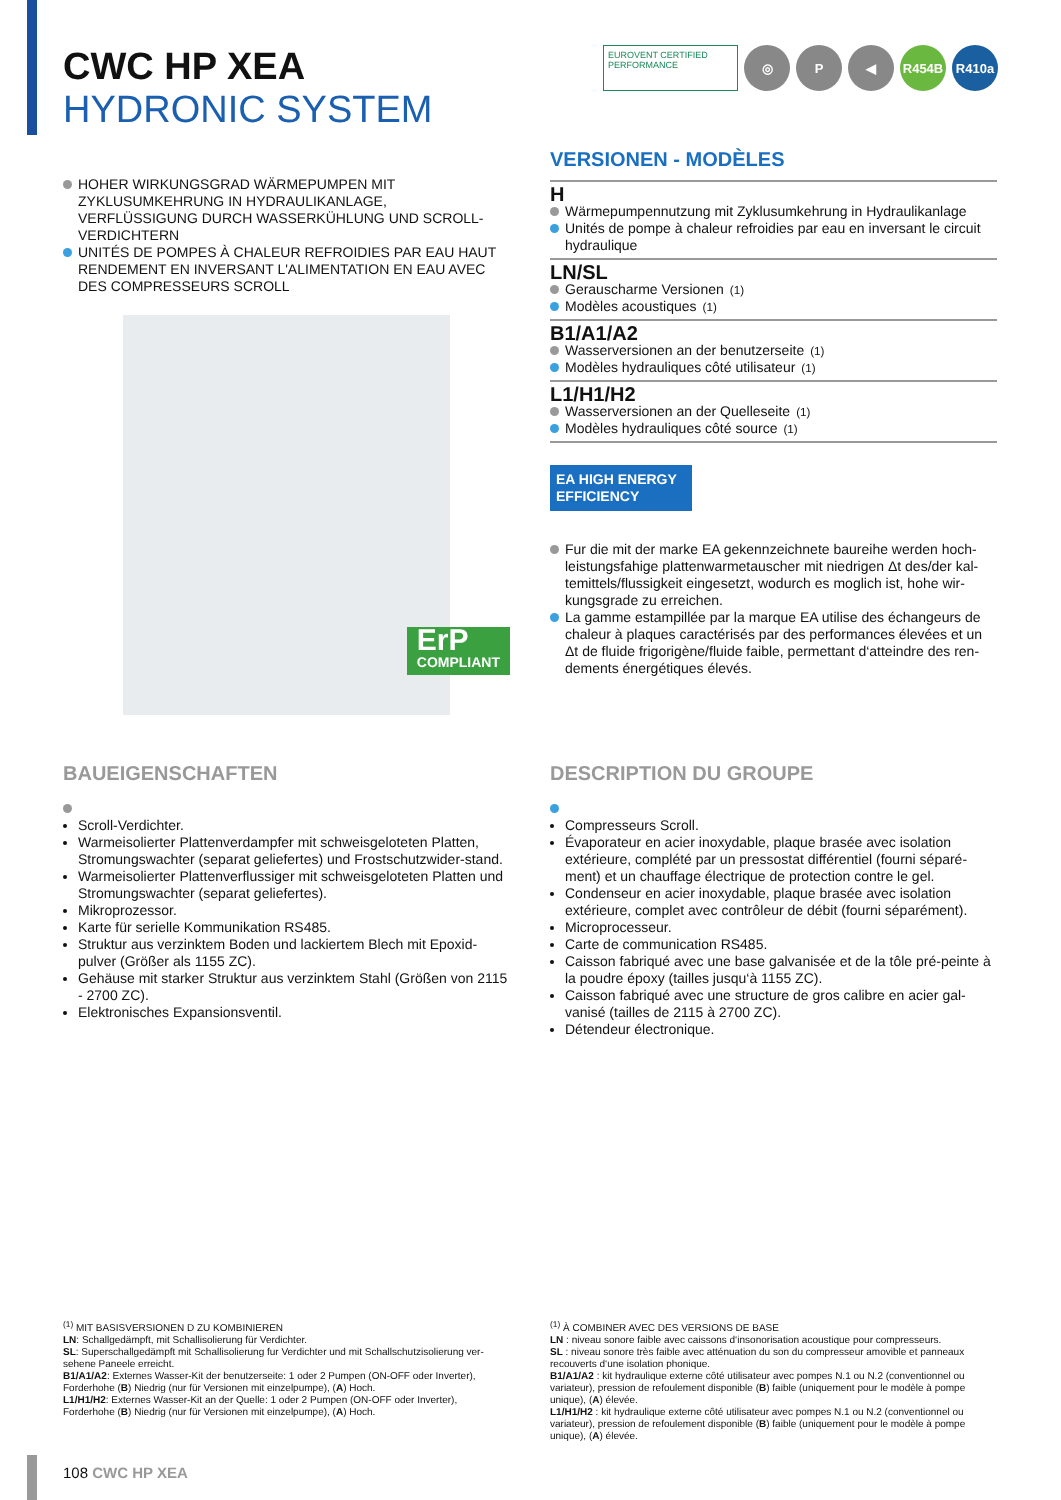EUROVENT CERTIFIED PERFORMANCE
◎ P ◀ R454B R410a
CWC HP XEA
HYDRONIC SYSTEM
HOHER WIRKUNGSGRAD WÄRMEPUMPEN MIT ZYKLUSUMKEHRUNG IN HYDRAULIKANLAGE, VERFLÜSSIGUNG DURCH WASSERKÜHLUNG UND SCROLL-VERDICHTERN
UNITÉS DE POMPES À CHALEUR REFROIDIES PAR EAU HAUT RENDEMENT EN INVERSANT L'ALIMENTATION EN EAU AVEC DES COMPRESSEURS SCROLL
ErP
COMPLIANT
VERSIONEN - MODÈLES
H
Wärmepumpennutzung mit Zyklusumkehrung in Hydraulikanlage
Unités de pompe à chaleur refroidies par eau en inversant le circuit hydraulique
LN/SL
Gerauscharme Versionen <sup>(1)</sup>
Modèles acoustiques <sup>(1)</sup>
B1/A1/A2
Wasserversionen an der benutzerseite <sup>(1)</sup>
Modèles hydrauliques côté utilisateur <sup>(1)</sup>
L1/H1/H2
Wasserversionen an der Quelleseite <sup>(1)</sup>
Modèles hydrauliques côté source <sup>(1)</sup>
EA HIGH ENERGY EFFICIENCY
Fur die mit der marke EA gekennzeichnete baureihe werden hoch-leistungsfahige plattenwarmetauscher mit niedrigen Δt des/der kal-temittels/flussigkeit eingesetzt, wodurch es moglich ist, hohe wir-kungsgrade zu erreichen.
La gamme estampillée par la marque EA utilise des échangeurs de chaleur à plaques caractérisés par des performances élevées et un Δt de fluide frigorigène/fluide faible, permettant d‘atteindre des ren-dements énergétiques élevés.
BAUEIGENSCHAFTEN
Scroll-Verdichter.
Warmeisolierter Plattenverdampfer mit schweisgeloteten Platten, Stromungswachter (separat geliefertes) und Frostschutzwider-stand.
Warmeisolierter Plattenverflussiger mit schweisgeloteten Platten und Stromungswachter (separat geliefertes).
Mikroprozessor.
Karte für serielle Kommunikation RS485.
Struktur aus verzinktem Boden und lackiertem Blech mit Epoxid-pulver (Größer als 1155 ZC).
Gehäuse mit starker Struktur aus verzinktem Stahl (Größen von 2115 - 2700 ZC).
Elektronisches Expansionsventil.
DESCRIPTION DU GROUPE
Compresseurs Scroll.
Évaporateur en acier inoxydable, plaque brasée avec isolation extérieure, complété par un pressostat différentiel (fourni séparé-ment) et un chauffage électrique de protection contre le gel.
Condenseur en acier inoxydable, plaque brasée avec isolation extérieure, complet avec contrôleur de débit (fourni séparément).
Microprocesseur.
Carte de communication RS485.
Caisson fabriqué avec une base galvanisée et de la tôle pré-peinte à la poudre époxy (tailles jusqu‘à 1155 ZC).
Caisson fabriqué avec une structure de gros calibre en acier gal-vanisé (tailles de 2115 à 2700 ZC).
Détendeur électronique.
<sup>(1)</sup> MIT BASISVERSIONEN D ZU KOMBINIEREN
LN: Schallgedämpft, mit Schallisolierung für Verdichter.
SL: Superschallgedämpft mit Schallisolierung fur Verdichter und mit Schallschutzisolierung ver-sehene Paneele erreicht.
B1/A1/A2: Externes Wasser-Kit der benutzerseite: 1 oder 2 Pumpen (ON-OFF oder Inverter), Forderhohe (B) Niedrig (nur für Versionen mit einzelpumpe), (A) Hoch.
L1/H1/H2: Externes Wasser-Kit an der Quelle: 1 oder 2 Pumpen (ON-OFF oder Inverter), Forderhohe (B) Niedrig (nur für Versionen mit einzelpumpe), (A) Hoch.
<sup>(1)</sup> À COMBINER AVEC DES VERSIONS DE BASE
LN : niveau sonore faible avec caissons d‘insonorisation acoustique pour compresseurs.
SL : niveau sonore très faible avec atténuation du son du compresseur amovible et panneaux recouverts d‘une isolation phonique.
B1/A1/A2 : kit hydraulique externe côté utilisateur avec pompes N.1 ou N.2 (conventionnel ou variateur), pression de refoulement disponible (B) faible (uniquement pour le modèle à pompe unique), (A) élevée.
L1/H1/H2 : kit hydraulique externe côté utilisateur avec pompes N.1 ou N.2 (conventionnel ou variateur), pression de refoulement disponible (B) faible (uniquement pour le modèle à pompe unique), (A) élevée.
108 CWC HP XEA